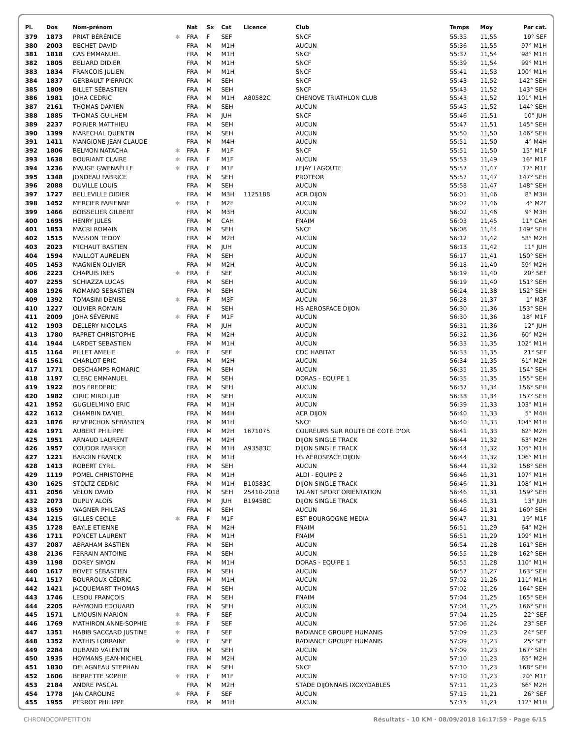| Pl. | Dos | Nom-prénom | | Nat | Sx | Cat | Licence | Club | Temps | Moy | Par cat. |
| --- | --- | --- | --- | --- | --- | --- | --- | --- | --- | --- | --- |
| 379 | 1873 | PRIAT BÉRÉNICE | ✱ | FRA | F | SEF | | SNCF | 55:35 | 11,55 | 19° SEF |
| 380 | 2003 | BECHET DAVID | | FRA | M | M1H | | AUCUN | 55:36 | 11,55 | 97° M1H |
| 381 | 1818 | CAS EMMANUEL | | FRA | M | M1H | | SNCF | 55:37 | 11,54 | 98° M1H |
| 382 | 1805 | BELIARD DIDIER | | FRA | M | M1H | | SNCF | 55:39 | 11,54 | 99° M1H |
| 383 | 1834 | FRANCOIS JULIEN | | FRA | M | M1H | | SNCF | 55:41 | 11,53 | 100° M1H |
| 384 | 1837 | GERBAULT PIERRICK | | FRA | M | SEH | | SNCF | 55:43 | 11,52 | 142° SEH |
| 385 | 1809 | BILLET SÉBASTIEN | | FRA | M | SEH | | SNCF | 55:43 | 11,52 | 143° SEH |
| 386 | 1981 | JOHA CEDRIC | | FRA | M | M1H | A80582C | CHENOVE TRIATHLON CLUB | 55:43 | 11,52 | 101° M1H |
| 387 | 2161 | THOMAS DAMIEN | | FRA | M | SEH | | AUCUN | 55:45 | 11,52 | 144° SEH |
| 388 | 1885 | THOMAS GUILHEM | | FRA | M | JUH | | SNCF | 55:46 | 11,51 | 10° JUH |
| 389 | 2237 | POIRIER MATTHIEU | | FRA | M | SEH | | AUCUN | 55:47 | 11,51 | 145° SEH |
| 390 | 1399 | MARECHAL QUENTIN | | FRA | M | SEH | | AUCUN | 55:50 | 11,50 | 146° SEH |
| 391 | 1411 | MANGIONE JEAN CLAUDE | | FRA | M | M4H | | AUCUN | 55:51 | 11,50 | 4° M4H |
| 392 | 1806 | BELMON NATACHA | ✱ | FRA | F | M1F | | SNCF | 55:51 | 11,50 | 15° M1F |
| 393 | 1638 | BOURIANT CLAIRE | ✱ | FRA | F | M1F | | AUCUN | 55:53 | 11,49 | 16° M1F |
| 394 | 1236 | MAUGE GWENAËLLE | ✱ | FRA | F | M1F | | LEJAY LAGOUTE | 55:57 | 11,47 | 17° M1F |
| 395 | 1348 | JONDEAU FABRICE | | FRA | M | SEH | | PROTEOR | 55:57 | 11,47 | 147° SEH |
| 396 | 2088 | DUVILLE LOUIS | | FRA | M | SEH | | AUCUN | 55:58 | 11,47 | 148° SEH |
| 397 | 1727 | BELLEVILLE DIDIER | | FRA | M | M3H | 1125188 | ACR DIJON | 56:01 | 11,46 | 8° M3H |
| 398 | 1452 | MERCIER FABIENNE | ✱ | FRA | F | M2F | | AUCUN | 56:02 | 11,46 | 4° M2F |
| 399 | 1466 | BOISSELIER GILBERT | | FRA | M | M3H | | AUCUN | 56:02 | 11,46 | 9° M3H |
| 400 | 1695 | HENRY JULES | | FRA | M | CAH | | FNAIM | 56:03 | 11,45 | 11° CAH |
| 401 | 1853 | MACRI ROMAIN | | FRA | M | SEH | | SNCF | 56:08 | 11,44 | 149° SEH |
| 402 | 1515 | MASSON TEDDY | | FRA | M | M2H | | AUCUN | 56:12 | 11,42 | 58° M2H |
| 403 | 2023 | MICHAUT BASTIEN | | FRA | M | JUH | | AUCUN | 56:13 | 11,42 | 11° JUH |
| 404 | 1594 | MAILLOT AURELIEN | | FRA | M | SEH | | AUCUN | 56:17 | 11,41 | 150° SEH |
| 405 | 1453 | MAGNIEN OLIVIER | | FRA | M | M2H | | AUCUN | 56:18 | 11,40 | 59° M2H |
| 406 | 2223 | CHAPUIS INES | ✱ | FRA | F | SEF | | AUCUN | 56:19 | 11,40 | 20° SEF |
| 407 | 2255 | SCHIAZZA LUCAS | | FRA | M | SEH | | AUCUN | 56:19 | 11,40 | 151° SEH |
| 408 | 1926 | ROMANO SEBASTIEN | | FRA | M | SEH | | AUCUN | 56:24 | 11,38 | 152° SEH |
| 409 | 1392 | TOMASINI DENISE | ✱ | FRA | F | M3F | | AUCUN | 56:28 | 11,37 | 1° M3F |
| 410 | 1227 | OLIVIER ROMAIN | | FRA | M | SEH | | HS AEROSPACE DIJON | 56:30 | 11,36 | 153° SEH |
| 411 | 2009 | JOHA SÉVERINE | ✱ | FRA | F | M1F | | AUCUN | 56:30 | 11,36 | 18° M1F |
| 412 | 1903 | DELLERY NICOLAS | | FRA | M | JUH | | AUCUN | 56:31 | 11,36 | 12° JUH |
| 413 | 1780 | PAPRET CHRISTOPHE | | FRA | M | M2H | | AUCUN | 56:32 | 11,36 | 60° M2H |
| 414 | 1944 | LARDET SEBASTIEN | | FRA | M | M1H | | AUCUN | 56:33 | 11,35 | 102° M1H |
| 415 | 1164 | PILLET AMELIE | ✱ | FRA | F | SEF | | CDC HABITAT | 56:33 | 11,35 | 21° SEF |
| 416 | 1561 | CHARLOT ERIC | | FRA | M | M2H | | AUCUN | 56:34 | 11,35 | 61° M2H |
| 417 | 1771 | DESCHAMPS ROMARIC | | FRA | M | SEH | | AUCUN | 56:35 | 11,35 | 154° SEH |
| 418 | 1197 | CLERC EMMANUEL | | FRA | M | SEH | | DORAS - EQUIPE 1 | 56:35 | 11,35 | 155° SEH |
| 419 | 1922 | BOS FREDERIC | | FRA | M | SEH | | AUCUN | 56:37 | 11,34 | 156° SEH |
| 420 | 1982 | CIRIC MIROLJUB | | FRA | M | SEH | | AUCUN | 56:38 | 11,34 | 157° SEH |
| 421 | 1952 | GUGLIELMINO ERIC | | FRA | M | M1H | | AUCUN | 56:39 | 11,33 | 103° M1H |
| 422 | 1612 | CHAMBIN DANIEL | | FRA | M | M4H | | ACR DIJON | 56:40 | 11,33 | 5° M4H |
| 423 | 1876 | REVERCHON SÉBASTIEN | | FRA | M | M1H | | SNCF | 56:40 | 11,33 | 104° M1H |
| 424 | 1971 | AUBERT PHILIPPE | | FRA | M | M2H | 1671075 | COUREURS SUR ROUTE DE COTE D'OR | 56:41 | 11,33 | 62° M2H |
| 425 | 1951 | ARNAUD LAURENT | | FRA | M | M2H | | DIJON SINGLE TRACK | 56:44 | 11,32 | 63° M2H |
| 426 | 1957 | COUDOR FABRICE | | FRA | M | M1H | A93583C | DIJON SINGLE TRACK | 56:44 | 11,32 | 105° M1H |
| 427 | 1221 | BAROIN FRANCK | | FRA | M | M1H | | HS AEROSPACE DIJON | 56:44 | 11,32 | 106° M1H |
| 428 | 1413 | ROBERT CYRIL | | FRA | M | SEH | | AUCUN | 56:44 | 11,32 | 158° SEH |
| 429 | 1119 | POMEL CHRISTOPHE | | FRA | M | M1H | | ALDI - EQUIPE 2 | 56:46 | 11,31 | 107° M1H |
| 430 | 1625 | STOLTZ CEDRIC | | FRA | M | M1H | B10583C | DIJON SINGLE TRACK | 56:46 | 11,31 | 108° M1H |
| 431 | 2056 | VELON DAVID | | FRA | M | SEH | 25410-2018 | TALANT SPORT ORIENTATION | 56:46 | 11,31 | 159° SEH |
| 432 | 2073 | DUPUY ALOÏS | | FRA | M | JUH | B19458C | DIJON SINGLE TRACK | 56:46 | 11,31 | 13° JUH |
| 433 | 1659 | WAGNER PHILEAS | | FRA | M | SEH | | AUCUN | 56:46 | 11,31 | 160° SEH |
| 434 | 1215 | GILLES CECILE | ✱ | FRA | F | M1F | | EST BOURGOGNE MEDIA | 56:47 | 11,31 | 19° M1F |
| 435 | 1728 | BAYLE ETIENNE | | FRA | M | M2H | | FNAIM | 56:51 | 11,29 | 64° M2H |
| 436 | 1711 | PONCET LAURENT | | FRA | M | M1H | | FNAIM | 56:51 | 11,29 | 109° M1H |
| 437 | 2087 | ABRAHAM BASTIEN | | FRA | M | SEH | | AUCUN | 56:54 | 11,28 | 161° SEH |
| 438 | 2136 | FERRAIN ANTOINE | | FRA | M | SEH | | AUCUN | 56:55 | 11,28 | 162° SEH |
| 439 | 1198 | DOREY SIMON | | FRA | M | M1H | | DORAS - EQUIPE 1 | 56:55 | 11,28 | 110° M1H |
| 440 | 1617 | BOVET SÉBASTIEN | | FRA | M | SEH | | AUCUN | 56:57 | 11,27 | 163° SEH |
| 441 | 1517 | BOURROUX CÉDRIC | | FRA | M | M1H | | AUCUN | 57:02 | 11,26 | 111° M1H |
| 442 | 1421 | JACQUEMART THOMAS | | FRA | M | SEH | | AUCUN | 57:02 | 11,26 | 164° SEH |
| 443 | 1746 | LESOU FRANÇOIS | | FRA | M | SEH | | FNAIM | 57:04 | 11,25 | 165° SEH |
| 444 | 2205 | RAYMOND EDOUARD | | FRA | M | SEH | | AUCUN | 57:04 | 11,25 | 166° SEH |
| 445 | 1571 | LIMOUSIN MARION | ✱ | FRA | F | SEF | | AUCUN | 57:04 | 11,25 | 22° SEF |
| 446 | 1769 | MATHIRON ANNE-SOPHIE | ✱ | FRA | F | SEF | | AUCUN | 57:06 | 11,24 | 23° SEF |
| 447 | 1351 | HABIB SACCARD JUSTINE | ✱ | FRA | F | SEF | | RADIANCE GROUPE HUMANIS | 57:09 | 11,23 | 24° SEF |
| 448 | 1352 | MATHIS LORRAINE | ✱ | FRA | F | SEF | | RADIANCE GROUPE HUMANIS | 57:09 | 11,23 | 25° SEF |
| 449 | 2284 | DUBAND VALENTIN | | FRA | M | SEH | | AUCUN | 57:09 | 11,23 | 167° SEH |
| 450 | 1935 | HOYMANS JEAN-MICHEL | | FRA | M | M2H | | AUCUN | 57:10 | 11,23 | 65° M2H |
| 451 | 1830 | DELAGNEAU STEPHAN | | FRA | M | SEH | | SNCF | 57:10 | 11,23 | 168° SEH |
| 452 | 1606 | BERRETTE SOPHIE | ✱ | FRA | F | M1F | | AUCUN | 57:10 | 11,23 | 20° M1F |
| 453 | 2184 | ANDRE PASCAL | | FRA | M | M2H | | STADE DIJONNAIS IXOXYDABLES | 57:11 | 11,23 | 66° M2H |
| 454 | 1778 | JAN CAROLINE | ✱ | FRA | F | SEF | | AUCUN | 57:15 | 11,21 | 26° SEF |
| 455 | 1955 | PERROT PHILIPPE | | FRA | M | M1H | | AUCUN | 57:15 | 11,21 | 112° M1H |
CHRONOCOMPETITION Résultats - 10 KM · 08/09/2018 16:17:59 · Page 6/15